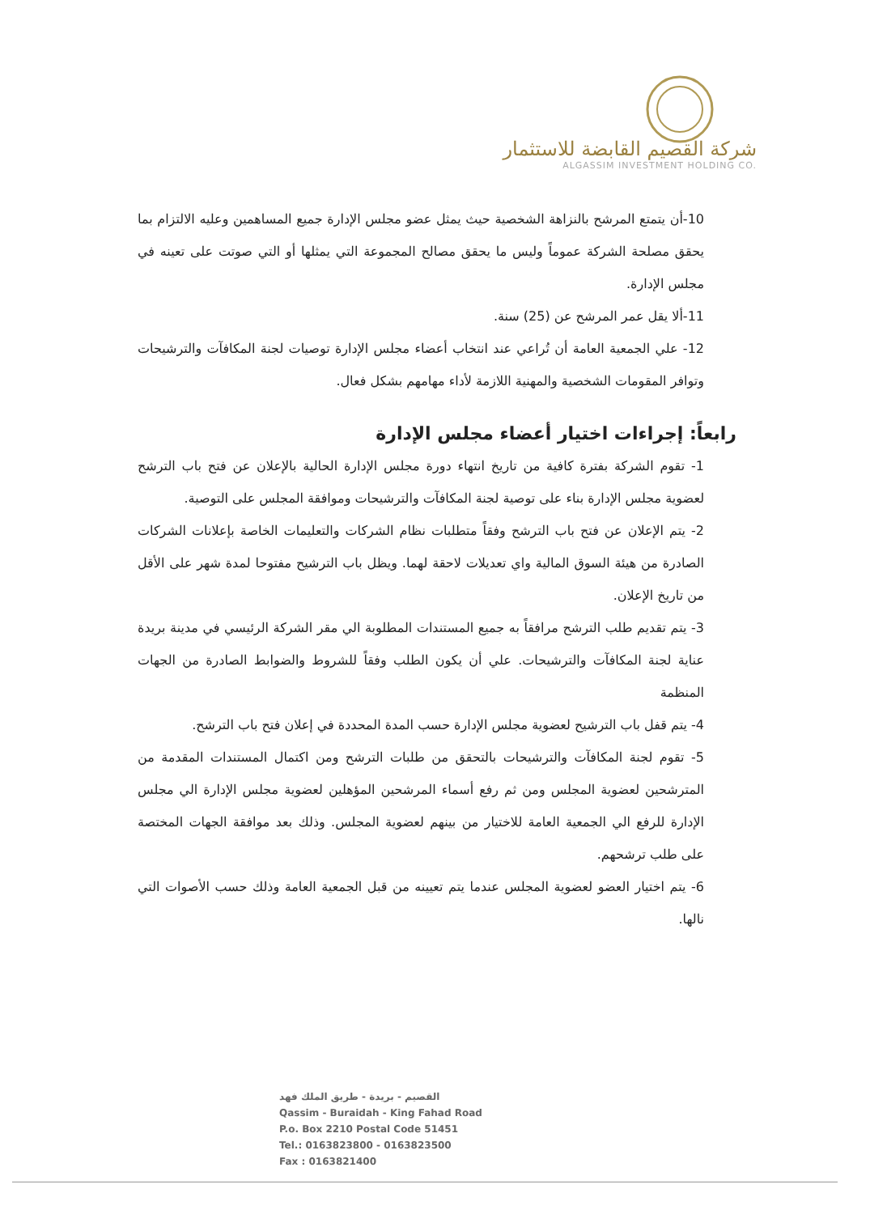شركة القصيم القابضة للاستثمار
ALGASSIM INVESTMENT HOLDING CO.
10-أن يتمتع المرشح بالنزاهة الشخصية حيث يمثل عضو مجلس الإدارة جميع المساهمين وعليه الالتزام بما يحقق مصلحة الشركة عموماً وليس ما يحقق مصالح المجموعة التي يمثلها أو التي صوتت على تعينه في مجلس الإدارة.
11-ألا يقل عمر المرشح عن (25) سنة.
12- علي الجمعية العامة أن تُراعي عند انتخاب أعضاء مجلس الإدارة توصيات لجنة المكافآت والترشيحات وتوافر المقومات الشخصية والمهنية اللازمة لأداء مهامهم بشكل فعال.
رابعاً: إجراءات اختيار أعضاء مجلس الإدارة
1- تقوم الشركة بفترة كافية من تاريخ انتهاء دورة مجلس الإدارة الحالية بالإعلان عن فتح باب الترشح لعضوية مجلس الإدارة بناء على توصية لجنة المكافآت والترشيحات وموافقة المجلس على التوصية.
2- يتم الإعلان عن فتح باب الترشح وفقاً متطلبات نظام الشركات والتعليمات الخاصة بإعلانات الشركات الصادرة من هيئة السوق المالية واي تعديلات لاحقة لهما. ويظل باب الترشيح مفتوحا لمدة شهر على الأقل من تاريخ الإعلان.
3- يتم تقديم طلب الترشح مرافقاً به جميع المستندات المطلوبة الي مقر الشركة الرئيسي في مدينة بريدة عناية لجنة المكافآت والترشيحات. علي أن يكون الطلب وفقاً للشروط والضوابط الصادرة من الجهات المنظمة
4- يتم قفل باب الترشيح لعضوية مجلس الإدارة حسب المدة المحددة في إعلان فتح باب الترشح.
5- تقوم لجنة المكافآت والترشيحات بالتحقق من طلبات الترشح ومن اكتمال المستندات المقدمة من المترشحين لعضوية المجلس ومن ثم رفع أسماء المرشحين المؤهلين لعضوية مجلس الإدارة الي مجلس الإدارة للرفع الي الجمعية العامة للاختيار من بينهم لعضوية المجلس. وذلك بعد موافقة الجهات المختصة على طلب ترشحهم.
6- يتم اختيار العضو لعضوية المجلس عندما يتم تعيينه من قبل الجمعية العامة وذلك حسب الأصوات التي نالها.
القصيم - بريدة - طريق الملك فهد
Qassim - Buraidah - King Fahad Road
P.o. Box 2210 Postal Code 51451
Tel.: 0163823800 - 0163823500
Fax : 0163821400